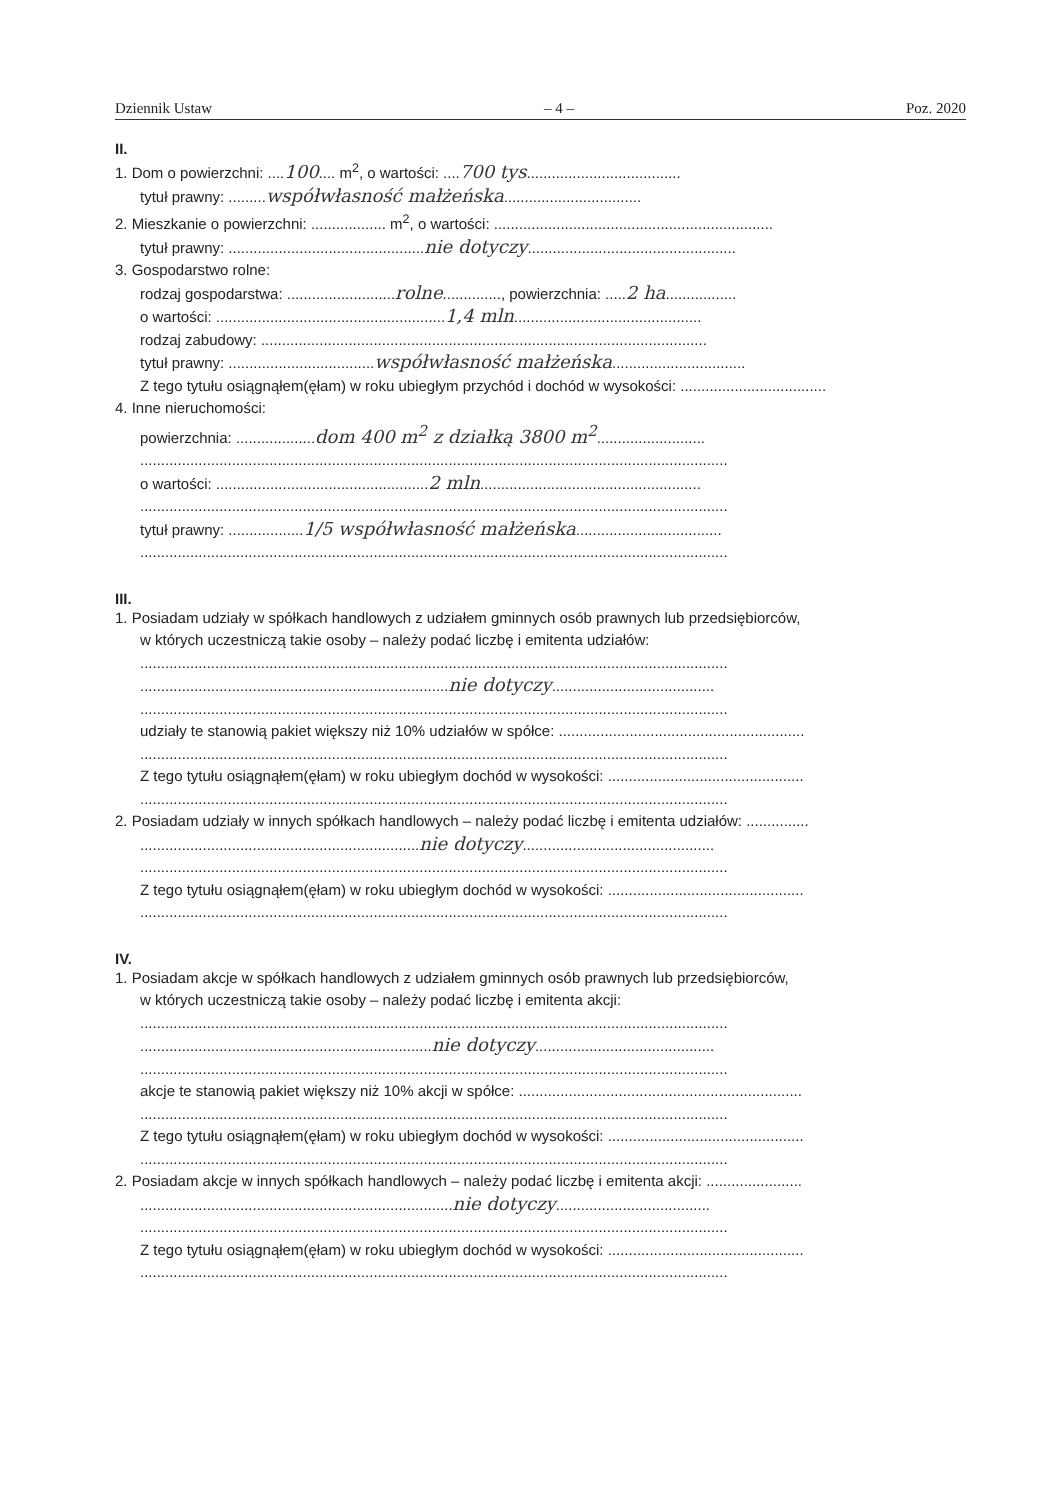Dziennik Ustaw – 4 – Poz. 2020
II.
1. Dom o powierzchni: ....100.... m<sup>2</sup>, o wartości: ....700 tys.....................................
tytuł prawny: .........współwłasność małżeńska.................................
2. Mieszkanie o powierzchni: .................. m<sup>2</sup>, o wartości: ...................................................................
tytuł prawny: ...............................................nie dotyczy..................................................
3. Gospodarstwo rolne:
rodzaj gospodarstwa: ..........................rolne.............., powierzchnia: .....2 ha.................
o wartości: .......................................................1,4 mln.............................................
rodzaj zabudowy: ...........................................................................................................
tytuł prawny: ...................................współwłasność małżeńska................................
Z tego tytułu osiągnąłem(ęłam) w roku ubiegłym przychód i dochód w wysokości: ...................................
4. Inne nieruchomości:
powierzchnia: ...................dom 400 m<sup>2</sup> z działką 3800 m<sup>2</sup>..........................
.............................................................................................................................................
o wartości: ...................................................2 mln.....................................................
.............................................................................................................................................
tytuł prawny: ..................1/5 współwłasność małżeńska...................................
.............................................................................................................................................
III.
1. Posiadam udziały w spółkach handlowych z udziałem gminnych osób prawnych lub przedsiębiorców,
w których uczestniczą takie osoby – należy podać liczbę i emitenta udziałów:
.............................................................................................................................................
..........................................................................nie dotyczy.......................................
.............................................................................................................................................
udziały te stanowią pakiet większy niż 10% udziałów w spółce: ...........................................................
.............................................................................................................................................
Z tego tytułu osiągnąłem(ęłam) w roku ubiegłym dochód w wysokości: ...............................................
.............................................................................................................................................
2. Posiadam udziały w innych spółkach handlowych – należy podać liczbę i emitenta udziałów: ...............
...................................................................nie dotyczy..............................................
.............................................................................................................................................
Z tego tytułu osiągnąłem(ęłam) w roku ubiegłym dochód w wysokości: ...............................................
.............................................................................................................................................
IV.
1. Posiadam akcje w spółkach handlowych z udziałem gminnych osób prawnych lub przedsiębiorców,
w których uczestniczą takie osoby – należy podać liczbę i emitenta akcji:
.............................................................................................................................................
......................................................................nie dotyczy...........................................
.............................................................................................................................................
akcje te stanowią pakiet większy niż 10% akcji w spółce: ....................................................................
.............................................................................................................................................
Z tego tytułu osiągnąłem(ęłam) w roku ubiegłym dochód w wysokości: ...............................................
.............................................................................................................................................
2. Posiadam akcje w innych spółkach handlowych – należy podać liczbę i emitenta akcji: .......................
...........................................................................nie dotyczy.....................................
.............................................................................................................................................
Z tego tytułu osiągnąłem(ęłam) w roku ubiegłym dochód w wysokości: ...............................................
.............................................................................................................................................